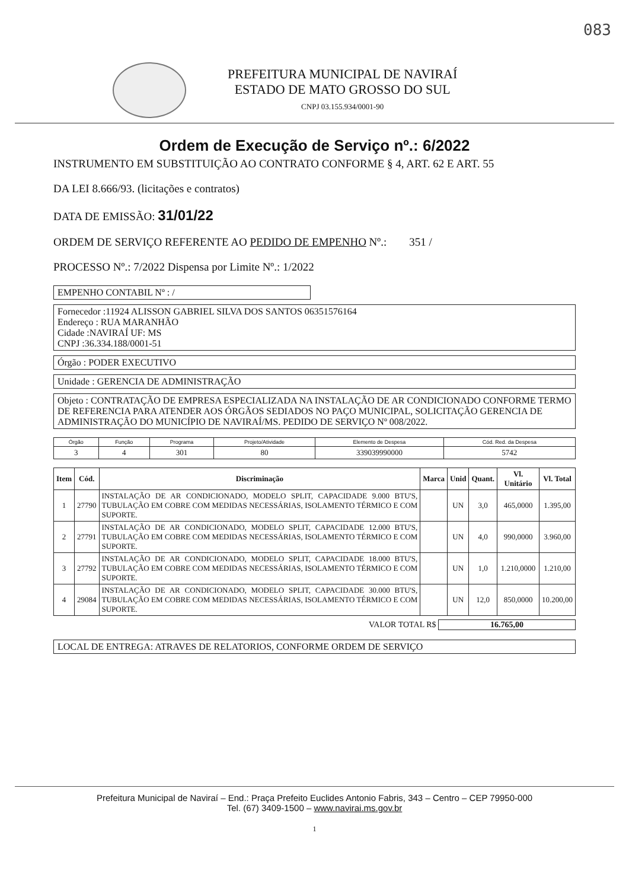083
PREFEITURA MUNICIPAL DE NAVIRAÍ
ESTADO DE MATO GROSSO DO SUL
CNPJ 03.155.934/0001-90
Ordem de Execução de Serviço nº.: 6/2022
INSTRUMENTO EM SUBSTITUIÇÃO AO CONTRATO CONFORME § 4, ART. 62 E ART. 55
DA LEI 8.666/93. (licitações e contratos)
DATA DE EMISSÃO: 31/01/22
ORDEM DE SERVIÇO REFERENTE AO PEDIDO DE EMPENHO Nº.: 351 /
PROCESSO Nº.: 7/2022 Dispensa por Limite Nº.: 1/2022
EMPENHO CONTABIL Nº : /
Fornecedor :11924 ALISSON GABRIEL SILVA DOS SANTOS 06351576164
Endereço : RUA MARANHÃO
Cidade :NAVIRAÍ UF: MS
CNPJ :36.334.188/0001-51
Órgão : PODER EXECUTIVO
Unidade : GERENCIA DE ADMINISTRAÇÃO
Objeto : CONTRATAÇÃO DE EMPRESA ESPECIALIZADA NA INSTALAÇÃO DE AR CONDICIONADO CONFORME TERMO DE REFERENCIA PARA ATENDER AOS ÓRGÃOS SEDIADOS NO PAÇO MUNICIPAL, SOLICITAÇÃO GERENCIA DE ADMINISTRAÇÃO DO MUNICÍPIO DE NAVIRAÍ/MS. PEDIDO DE SERVIÇO Nº 008/2022.
| Órgão | Função | Programa | Projeto/Atividade | Elemento de Despesa | Cód. Red. da Despesa |
| --- | --- | --- | --- | --- | --- |
| 3 | 4 | 301 | 80 | 339039990000 | 5742 |
| Item | Cód. | Discriminação | Marca | Unid | Quant. | Vl. Unitário | Vl. Total |
| --- | --- | --- | --- | --- | --- | --- | --- |
| 1 | 27790 | INSTALAÇÃO DE AR CONDICIONADO, MODELO SPLIT, CAPACIDADE 9.000 BTU'S, TUBULAÇÃO EM COBRE COM MEDIDAS NECESSÁRIAS, ISOLAMENTO TÉRMICO E COM SUPORTE. | | UN | 3,0 | 465,0000 | 1.395,00 |
| 2 | 27791 | INSTALAÇÃO DE AR CONDICIONADO, MODELO SPLIT, CAPACIDADE 12.000 BTU'S, TUBULAÇÃO EM COBRE COM MEDIDAS NECESSÁRIAS, ISOLAMENTO TÉRMICO E COM SUPORTE. | | UN | 4,0 | 990,0000 | 3.960,00 |
| 3 | 27792 | INSTALAÇÃO DE AR CONDICIONADO, MODELO SPLIT, CAPACIDADE 18.000 BTU'S, TUBULAÇÃO EM COBRE COM MEDIDAS NECESSÁRIAS, ISOLAMENTO TÉRMICO E COM SUPORTE. | | UN | 1,0 | 1.210,0000 | 1.210,00 |
| 4 | 29084 | INSTALAÇÃO DE AR CONDICIONADO, MODELO SPLIT, CAPACIDADE 30.000 BTU'S, TUBULAÇÃO EM COBRE COM MEDIDAS NECESSÁRIAS, ISOLAMENTO TÉRMICO E COM SUPORTE. | | UN | 12,0 | 850,0000 | 10.200,00 |
VALOR TOTAL R$ 16.765,00
LOCAL DE ENTREGA: ATRAVES DE RELATORIOS, CONFORME ORDEM DE SERVIÇO
Prefeitura Municipal de Naviraí – End.: Praça Prefeito Euclides Antonio Fabris, 343 – Centro – CEP 79950-000
Tel. (67) 3409-1500 – www.navirai.ms.gov.br
1